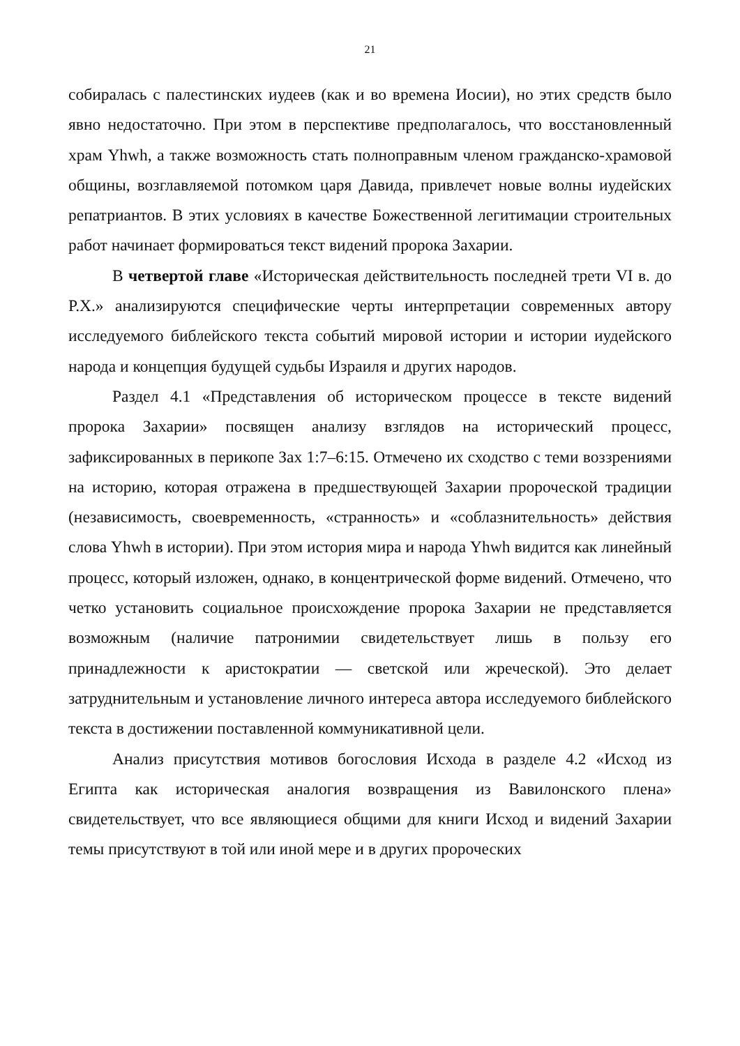21
собиралась с палестинских иудеев (как и во времена Иосии), но этих средств было явно недостаточно. При этом в перспективе предполагалось, что восстановленный храм Yhwh, а также возможность стать полноправным членом гражданско-храмовой общины, возглавляемой потомком царя Давида, привлечет новые волны иудейских репатриантов. В этих условиях в качестве Божественной легитимации строительных работ начинает формироваться текст видений пророка Захарии.
В четвертой главе «Историческая действительность последней трети VI в. до Р.Х.» анализируются специфические черты интерпретации современных автору исследуемого библейского текста событий мировой истории и истории иудейского народа и концепция будущей судьбы Израиля и других народов.
Раздел 4.1 «Представления об историческом процессе в тексте видений пророка Захарии» посвящен анализу взглядов на исторический процесс, зафиксированных в перикопе Зах 1:7–6:15. Отмечено их сходство с теми воззрениями на историю, которая отражена в предшествующей Захарии пророческой традиции (независимость, своевременность, «странность» и «соблазнительность» действия слова Yhwh в истории). При этом история мира и народа Yhwh видится как линейный процесс, который изложен, однако, в концентрической форме видений. Отмечено, что четко установить социальное происхождение пророка Захарии не представляется возможным (наличие патронимии свидетельствует лишь в пользу его принадлежности к аристократии — светской или жреческой). Это делает затруднительным и установление личного интереса автора исследуемого библейского текста в достижении поставленной коммуникативной цели.
Анализ присутствия мотивов богословия Исхода в разделе 4.2 «Исход из Египта как историческая аналогия возвращения из Вавилонского плена» свидетельствует, что все являющиеся общими для книги Исход и видений Захарии темы присутствуют в той или иной мере и в других пророческих